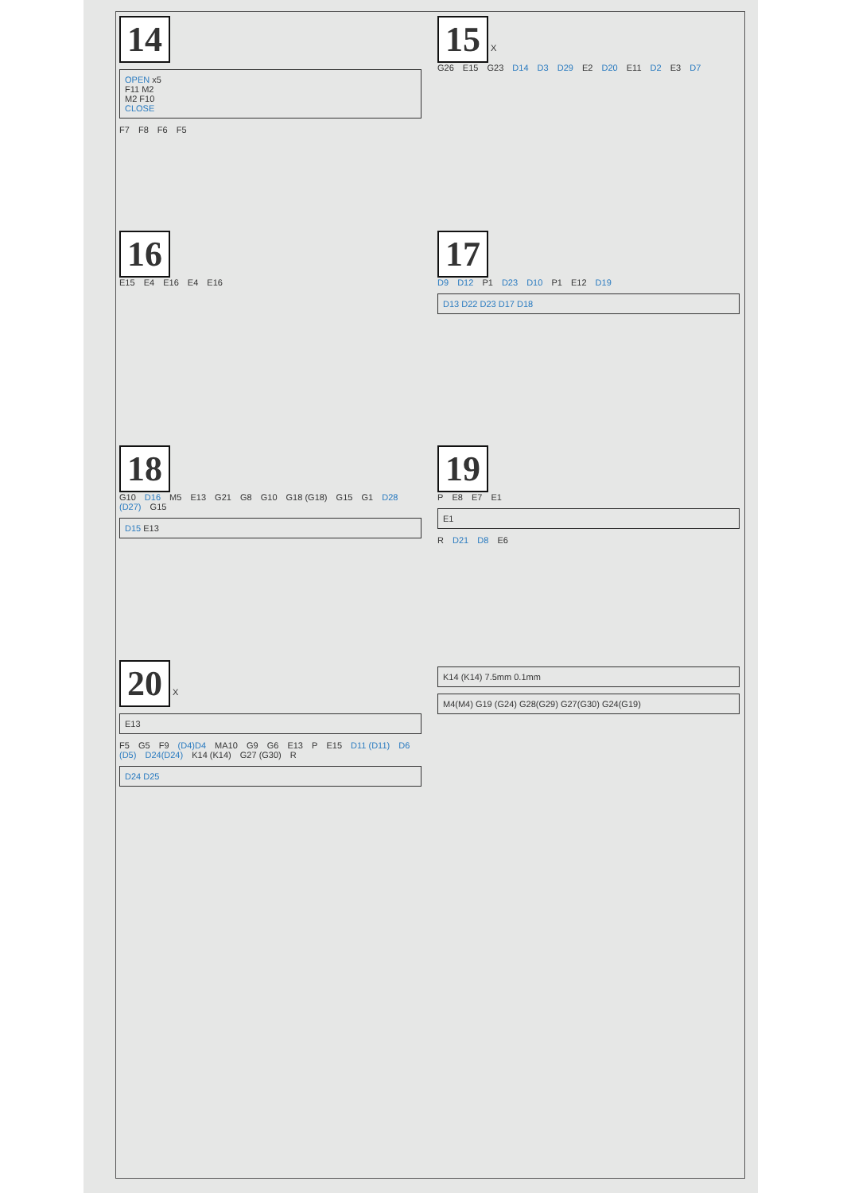14
OPEN x5
F11 M2
M2 F10
CLOSE
F7 F8 F6 F5
15
X
G26 E15 G23 D14 D3 D29 E2 D20 E11 D2 E3 D7
16
E15 E4 E16 E4 E16
17
D9 D12 P1 D23 D10 P1 E12 D19
D13 D22 D23 D17 D18
18
G10 D16 M5 E13 G21 G8 G10 G18 (G18) G15 G1 D28 (D27) G15
D15 E13
19
P E8 E7 E1
E1
R D21 D8 E6
20
X
E13
F5 G5 F9 (D4)D4 MA10 G9 G6 E13 P E15 D11 (D11) D6 (D5) D24(D24) K14 (K14) G27 (G30) R
D24 D25
K14 (K14) 7.5mm 0.1mm
M4(M4) G19 (G24) G28(G29) G27(G30) G24(G19)